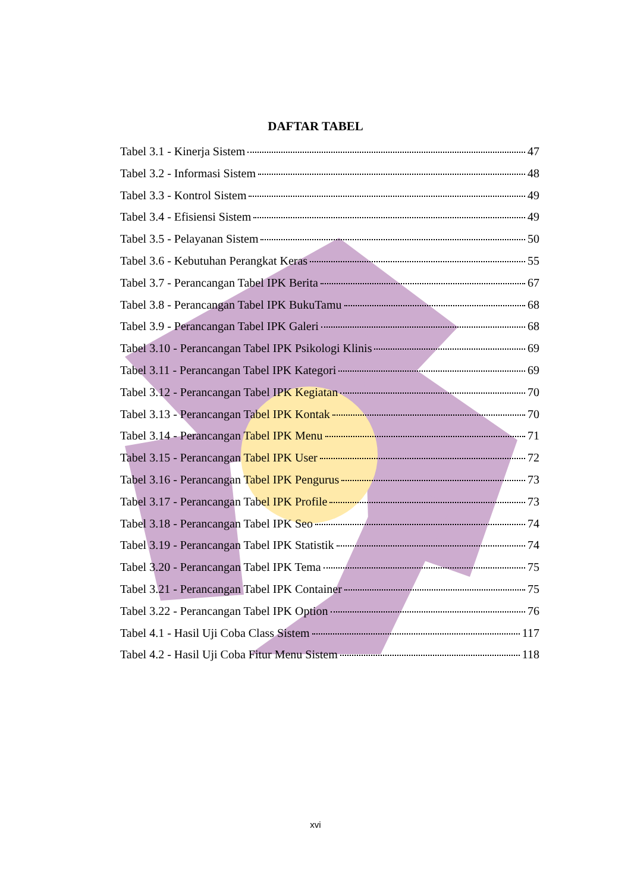DAFTAR TABEL
Tabel 3.1 - Kinerja Sistem 47
Tabel 3.2 - Informasi Sistem 48
Tabel 3.3 - Kontrol Sistem 49
Tabel 3.4 - Efisiensi Sistem 49
Tabel 3.5 - Pelayanan Sistem 50
Tabel 3.6 - Kebutuhan Perangkat Keras 55
Tabel 3.7 - Perancangan Tabel IPK Berita 67
Tabel 3.8 - Perancangan Tabel IPK BukuTamu 68
Tabel 3.9 - Perancangan Tabel IPK Galeri 68
Tabel 3.10 - Perancangan Tabel IPK Psikologi Klinis 69
Tabel 3.11 - Perancangan Tabel IPK Kategori 69
Tabel 3.12 - Perancangan Tabel IPK Kegiatan 70
Tabel 3.13 - Perancangan Tabel IPK Kontak 70
Tabel 3.14 - Perancangan Tabel IPK Menu 71
Tabel 3.15 - Perancangan Tabel IPK User 72
Tabel 3.16 - Perancangan Tabel IPK Pengurus 73
Tabel 3.17 - Perancangan Tabel IPK Profile 73
Tabel 3.18 - Perancangan Tabel IPK Seo 74
Tabel 3.19 - Perancangan Tabel IPK Statistik 74
Tabel 3.20 - Perancangan Tabel IPK Tema 75
Tabel 3.21 - Perancangan Tabel IPK Container 75
Tabel 3.22 - Perancangan Tabel IPK Option 76
Tabel 4.1 - Hasil Uji Coba Class Sistem 117
Tabel 4.2 - Hasil Uji Coba Fitur Menu Sistem 118
xvi